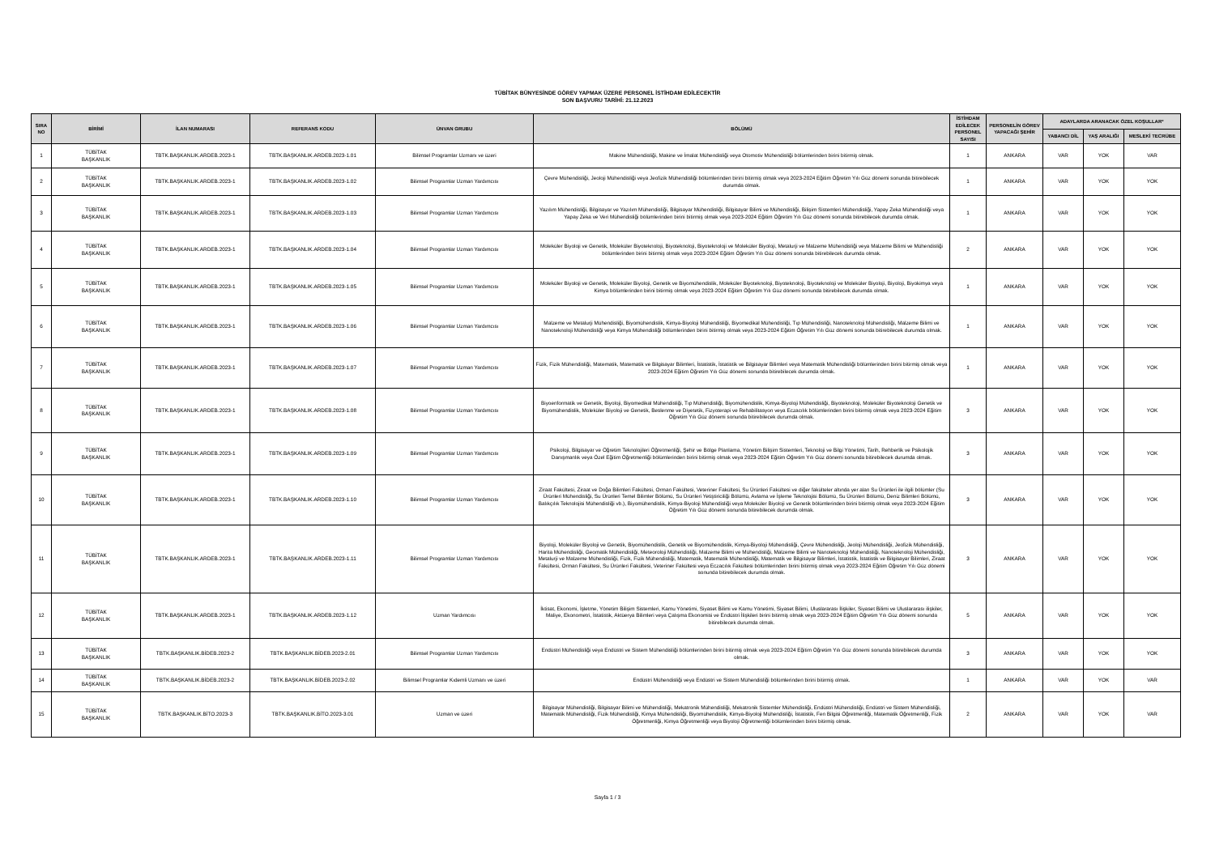TÜBİTAK BÜNYESİNDE GÖREV YAPMAK ÜZERE PERSONEL İSTİHDAM EDİLECEKTİR
SON BAŞVURU TARİHİ: 21.12.2023
| SIRA NO | BİRİMİ | İLAN NUMARASI | REFERANS KODU | ÜNVAN GRUBU | BÖLÜMÜ | İSTİHDAM EDİLECEK PERSONEL SAYISI | PERSONELİN GÖREV YAPACAĞI ŞEHİR | ADAYLARDA ARANACAK ÖZEL KOŞULLAR* | | |
| --- | --- | --- | --- | --- | --- | --- | --- | --- | --- | --- |
| | | | | | | | | YABANCI DİL | YAŞ ARALIĞI | MESLEKİ TECRÜBE |
| 1 | TÜBİTAK BAŞKANLIK | TBTK.BAŞKANLIK.ARDEB.2023-1 | TBTK.BAŞKANLIK.ARDEB.2023-1.01 | Bilimsel Programlar Uzmanı ve üzeri | Makine Mühendisliği, Makine ve İmalat Mühendisliği veya Otomotiv Mühendisliği bölümlerinden birini bitirmiş olmak. | 1 | ANKARA | VAR | YOK | VAR |
| 2 | TÜBİTAK BAŞKANLIK | TBTK.BAŞKANLIK.ARDEB.2023-1 | TBTK.BAŞKANLIK.ARDEB.2023-1.02 | Bilimsel Programlar Uzman Yardımcısı | Çevre Mühendisliği, Jeoloji Mühendisliği veya Jeofizik Mühendisliği bölümlerinden birini bitirmiş olmak veya 2023-2024 Eğitim Öğretim Yılı Güz dönemi sonunda bitirebilecek durumda olmak. | 1 | ANKARA | VAR | YOK | YOK |
| 3 | TÜBİTAK BAŞKANLIK | TBTK.BAŞKANLIK.ARDEB.2023-1 | TBTK.BAŞKANLIK.ARDEB.2023-1.03 | Bilimsel Programlar Uzman Yardımcısı | Yazılım Mühendisliği, Bilgisayar ve Yazılım Mühendisliği, Bilgisayar Mühendisliği, Bilgisayar Bilimi ve Mühendisliği, Bilişim Sistemleri Mühendisliği, Yapay Zeka Mühendisliği veya Yapay Zeka ve Veri Mühendisliği bölümlerinden birini bitirmiş olmak veya 2023-2024 Eğitim Öğretim Yılı Güz dönemi sonunda bitirebilecek durumda olmak. | 1 | ANKARA | VAR | YOK | YOK |
| 4 | TÜBİTAK BAŞKANLIK | TBTK.BAŞKANLIK.ARDEB.2023-1 | TBTK.BAŞKANLIK.ARDEB.2023-1.04 | Bilimsel Programlar Uzman Yardımcısı | Moleküler Biyoloji ve Genetik, Moleküler Biyoteknoloji, Biyoteknoloji, Biyoteknoloji ve Moleküler Biyoloji, Metalurji ve Malzeme Mühendisliği veya Malzeme Bilimi ve Mühendisliği bölümlerinden birini bitirmiş olmak veya 2023-2024 Eğitim Öğretim Yılı Güz dönemi sonunda bitirebilecek durumda olmak. | 2 | ANKARA | VAR | YOK | YOK |
| 5 | TÜBİTAK BAŞKANLIK | TBTK.BAŞKANLIK.ARDEB.2023-1 | TBTK.BAŞKANLIK.ARDEB.2023-1.05 | Bilimsel Programlar Uzman Yardımcısı | Moleküler Biyoloji ve Genetik, Moleküler Biyoloji, Genetik ve Biyomühendislik, Moleküler Biyoteknoloji, Biyoteknoloji, Biyoteknoloji ve Moleküler Biyoloji, Biyoloji, Biyokimya veya Kimya bölümlerinden birini bitirmiş olmak veya 2023-2024 Eğitim Öğretim Yılı Güz dönemi sonunda bitirebilecek durumda olmak. | 1 | ANKARA | VAR | YOK | YOK |
| 6 | TÜBİTAK BAŞKANLIK | TBTK.BAŞKANLIK.ARDEB.2023-1 | TBTK.BAŞKANLIK.ARDEB.2023-1.06 | Bilimsel Programlar Uzman Yardımcısı | Malzeme ve Metalurji Mühendisliği, Biyomühendislik, Kimya-Biyoloji Mühendisliği, Biyomedikal Mühendisliği, Tıp Mühendisliği, Nanoteknoloji Mühendisliği, Malzeme Bilimi ve Nanoteknoloji Mühendisliği veya Kimya Mühendisliği bölümlerinden birini bitirmiş olmak veya 2023-2024 Eğitim Öğretim Yılı Güz dönemi sonunda bitirebilecek durumda olmak. | 1 | ANKARA | VAR | YOK | YOK |
| 7 | TÜBİTAK BAŞKANLIK | TBTK.BAŞKANLIK.ARDEB.2023-1 | TBTK.BAŞKANLIK.ARDEB.2023-1.07 | Bilimsel Programlar Uzman Yardımcısı | Fizik, Fizik Mühendisliği, Matematik, Matematik ve Bilgisayar Bilimleri, İstatistik, İstatistik ve Bilgisayar Bilimleri veya Matematik Mühendisliği bölümlerinden birini bitirmiş olmak veya 2023-2024 Eğitim Öğretim Yılı Güz dönemi sonunda bitirebilecek durumda olmak. | 1 | ANKARA | VAR | YOK | YOK |
| 8 | TÜBİTAK BAŞKANLIK | TBTK.BAŞKANLIK.ARDEB.2023-1 | TBTK.BAŞKANLIK.ARDEB.2023-1.08 | Bilimsel Programlar Uzman Yardımcısı | Biyoenformatik ve Genetik, Biyoloji, Biyomedikal Mühendisliği, Tıp Mühendisliği, Biyomühendislik, Kimya-Biyoloji Mühendisliği, Biyoteknoloji, Moleküler Biyoteknoloji Genetik ve Biyomühendislik, Moleküler Biyoloji ve Genetik, Beslenme ve Diyetetik, Fizyoterapi ve Rehabilitasyon veya Eczacılık bölümlerinden birini bitirmiş olmak veya 2023-2024 Eğitim Öğretim Yılı Güz dönemi sonunda bitirebilecek durumda olmak. | 3 | ANKARA | VAR | YOK | YOK |
| 9 | TÜBİTAK BAŞKANLIK | TBTK.BAŞKANLIK.ARDEB.2023-1 | TBTK.BAŞKANLIK.ARDEB.2023-1.09 | Bilimsel Programlar Uzman Yardımcısı | Psikoloji, Bilgisayar ve Öğretim Teknolojileri Öğretmenliği, Şehir ve Bölge Planlama, Yönetim Bilişim Sistemleri, Teknoloji ve Bilgi Yönetimi, Tarih, Rehberlik ve Psikolojik Danışmanlık veya Özel Eğitim Öğretmenliği bölümlerinden birini bitirmiş olmak veya 2023-2024 Eğitim Öğretim Yılı Güz dönemi sonunda bitirebilecek durumda olmak. | 3 | ANKARA | VAR | YOK | YOK |
| 10 | TÜBİTAK BAŞKANLIK | TBTK.BAŞKANLIK.ARDEB.2023-1 | TBTK.BAŞKANLIK.ARDEB.2023-1.10 | Bilimsel Programlar Uzman Yardımcısı | Ziraat Fakültesi, Ziraat ve Doğa Bilimleri Fakültesi, Orman Fakültesi, Veteriner Fakültesi, Su Ürünleri Fakültesi ve diğer fakülteler altında yer alan Su Ürünleri ile ilgili bölümler (Su Ürünleri Mühendisliği, Su Ürünleri Temel Bilimler Bölümü, Su Ürünleri Yetiştiriciliği Bölümü, Avlama ve İşleme Teknolojisi Bölümü, Su Ürünleri Bölümü, Deniz Bilimleri Bölümü, Balıkçılık Teknolojisi Mühendisliği vb.), Biyomühendislik, Kimya-Biyoloji Mühendisliği veya Moleküler Biyoloji ve Genetik bölümlerinden birini bitirmiş olmak veya 2023-2024 Eğitim Öğretim Yılı Güz dönemi sonunda bitirebilecek durumda olmak. | 3 | ANKARA | VAR | YOK | YOK |
| 11 | TÜBİTAK BAŞKANLIK | TBTK.BAŞKANLIK.ARDEB.2023-1 | TBTK.BAŞKANLIK.ARDEB.2023-1.11 | Bilimsel Programlar Uzman Yardımcısı | Biyoloji, Moleküler Biyoloji ve Genetik, Biyomühendislik, Genetik ve Biyomühendislik, Kimya-Biyoloji Mühendisliği, Çevre Mühendisliği, Jeoloji Mühendisliği, Jeofizik Mühendisliği, Harita Mühendisliği, Geomatik Mühendisliği, Meteoroloji Mühendisliği, Malzeme Bilimi ve Mühendisliği, Malzeme Bilimi ve Nanoteknoloji Mühendisliği, Nanoteknoloji Mühendisliği, Metalurji ve Malzeme Mühendisliği, Fizik, Fizik Mühendisliği, Matematik, Matematik Mühendisliği, Matematik ve Bilgisayar Bilimleri, İstatistik, İstatistik ve Bilgisayar Bilimleri, Ziraat Fakültesi, Orman Fakültesi, Su Ürünleri Fakültesi, Veteriner Fakültesi veya Eczacılık Fakültesi bölümlerinden birini bitirmiş olmak veya 2023-2024 Eğitim Öğretim Yılı Güz dönemi sonunda bitirebilecek durumda olmak. | 3 | ANKARA | VAR | YOK | YOK |
| 12 | TÜBİTAK BAŞKANLIK | TBTK.BAŞKANLIK.ARDEB.2023-1 | TBTK.BAŞKANLIK.ARDEB.2023-1.12 | Uzman Yardımcısı | İktisat, Ekonomi, İşletme, Yönetim Bilişim Sistemleri, Kamu Yönetimi, Siyaset Bilimi ve Kamu Yönetimi, Siyaset Bilimi, Uluslararası İlişkiler, Siyaset Bilimi ve Uluslararası ilişkiler, Maliye, Ekonometri, İstatistik, Aktüerya Bilimleri veya Çalışma Ekonomisi ve Endüstri İlişkileri birini bitirmiş olmak veya 2023-2024 Eğitim Öğretim Yılı Güz dönemi sonunda bitirebilecek durumda olmak. | 5 | ANKARA | VAR | YOK | YOK |
| 13 | TÜBİTAK BAŞKANLIK | TBTK.BAŞKANLIK.BİDEB.2023-2 | TBTK.BAŞKANLIK.BİDEB.2023-2.01 | Bilimsel Programlar Uzman Yardımcısı | Endüstri Mühendisliği veya Endüstri ve Sistem Mühendisliği bölümlerinden birini bitirmiş olmak veya 2023-2024 Eğitim Öğretim Yılı Güz dönemi sonunda bitirebilecek durumda olmak. | 3 | ANKARA | VAR | YOK | YOK |
| 14 | TÜBİTAK BAŞKANLIK | TBTK.BAŞKANLIK.BİDEB.2023-2 | TBTK.BAŞKANLIK.BİDEB.2023-2.02 | Bilimsel Programlar Kıdemli Uzmanı ve üzeri | Endüstri Mühendisliği veya Endüstri ve Sistem Mühendisliği bölümlerinden birini bitirmiş olmak. | 1 | ANKARA | VAR | YOK | VAR |
| 15 | TÜBİTAK BAŞKANLIK | TBTK.BAŞKANLIK.BİTO.2023-3 | TBTK.BAŞKANLIK.BİTO.2023-3.01 | Uzman ve üzeri | Bilgisayar Mühendisliği, Bilgisayar Bilimi ve Mühendisliği, Mekatronik Mühendisliği, Mekatronik Sistemler Mühendisliği, Endüstri Mühendisliği, Endüstri ve Sistem Mühendisliği, Matematik Mühendisliği, Fizik Mühendisliği, Kimya Mühendisliği, Biyomühendislik, Kimya-Biyoloji Mühendisliği, İstatistik, Fen Bilgisi Öğretmenliği, Matematik Öğretmenliği, Fizik Öğretmenliği, Kimya Öğretmenliği veya Biyoloji Öğretmenliği bölümlerinden birini bitirmiş olmak. | 2 | ANKARA | VAR | YOK | VAR |
Sayfa 1 / 3